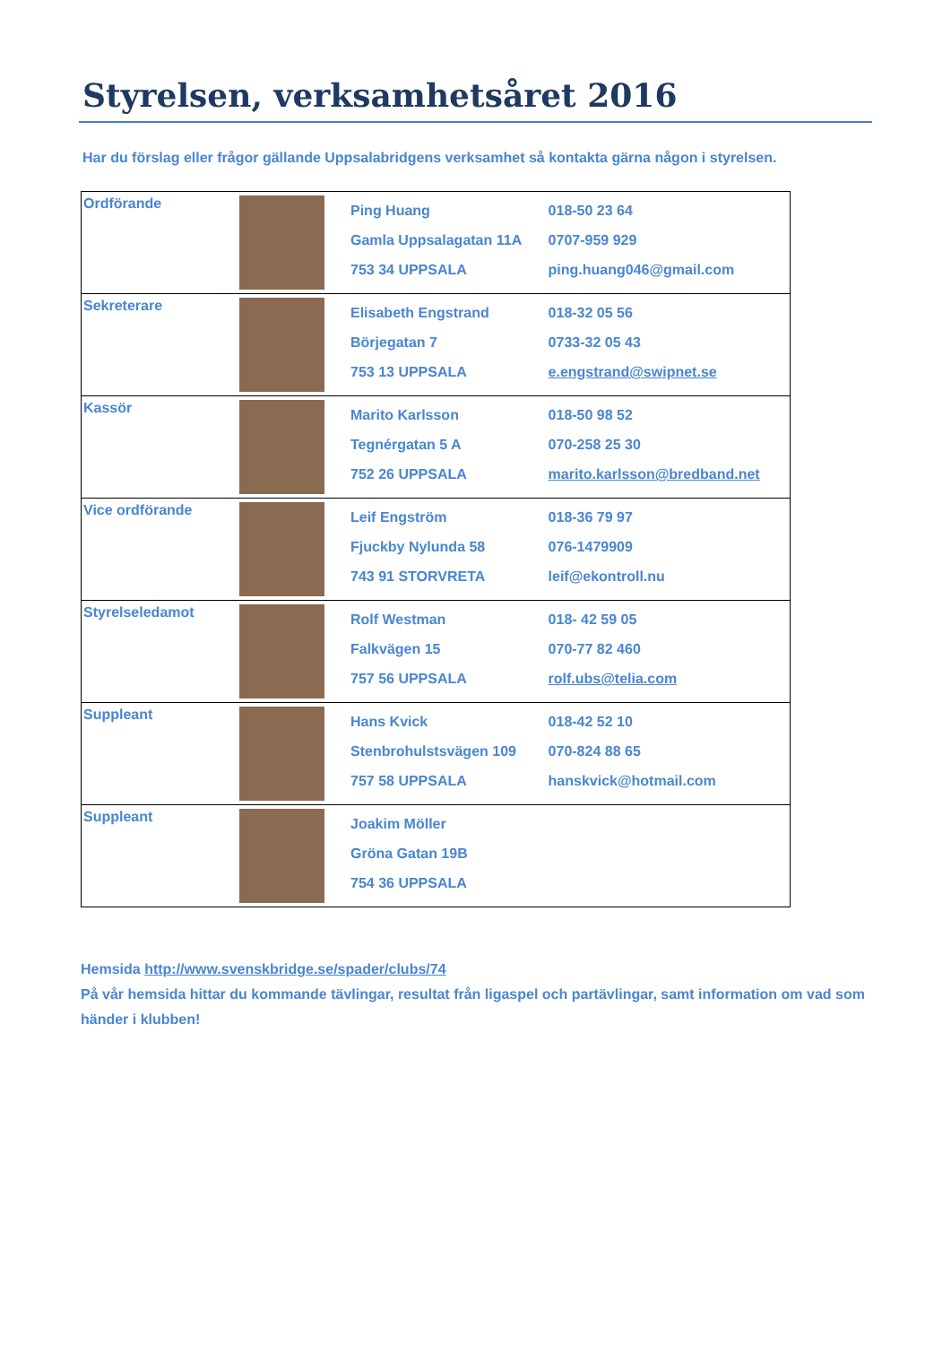Styrelsen, verksamhetsåret 2016
Har du förslag eller frågor gällande Uppsalabridgens verksamhet så kontakta gärna någon i styrelsen.
| Ordförande | | Ping Huang Gamla Uppsalagatan 11A 753 34 UPPSALA | 018-50 23 64 0707-959 929 ping.huang046@gmail.com |
| Sekreterare | | Elisabeth Engstrand Börjegatan 7 753 13 UPPSALA | 018-32 05 56 0733-32 05 43 e.engstrand@swipnet.se |
| Kassör | | Marito Karlsson Tegnérgatan 5 A 752 26 UPPSALA | 018-50 98 52 070-258 25 30 marito.karlsson@bredband.net |
| Vice ordförande | | Leif Engström Fjuckby Nylunda 58 743 91 STORVRETA | 018-36 79 97 076-1479909 leif@ekontroll.nu |
| Styrelseledamot | | Rolf Westman Falkvägen 15 757 56 UPPSALA | 018- 42 59 05 070-77 82 460 rolf.ubs@telia.com |
| Suppleant | | Hans Kvick Stenbrohulstsvägen 109 757 58 UPPSALA | 018-42 52 10 070-824 88 65 hanskvick@hotmail.com |
| Suppleant | | Joakim Möller Gröna Gatan 19B 754 36 UPPSALA | |
Hemsida http://www.svenskbridge.se/spader/clubs/74
På vår hemsida hittar du kommande tävlingar, resultat från ligaspel och partävlingar, samt information om vad som händer i klubben!